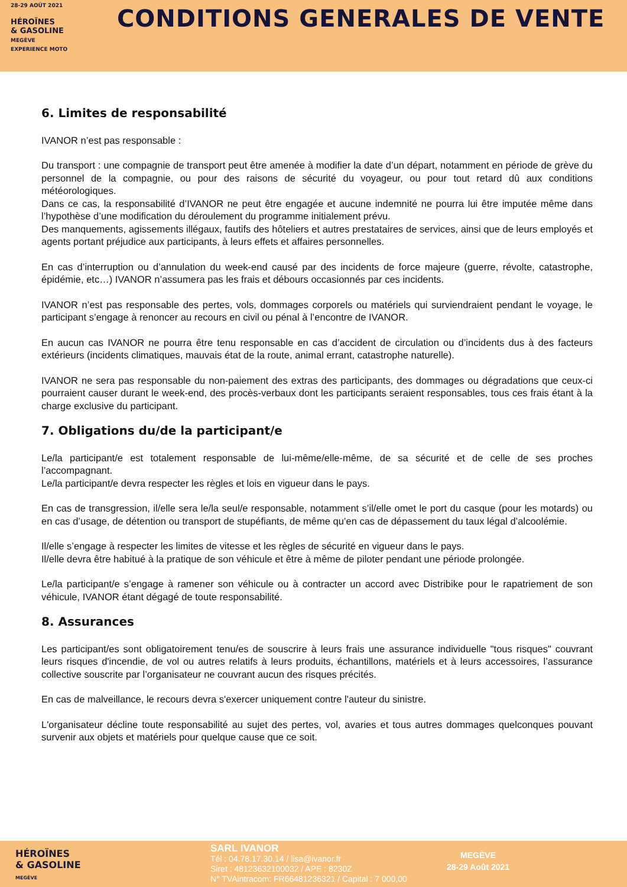28-29 AOÛT 2021
HÉROÏNES
& GASOLINE
MEGÈVE
EXPERIENCE MOTO
CONDITIONS GENERALES DE VENTE
6. Limites de responsabilité
IVANOR n’est pas responsable :
Du transport : une compagnie de transport peut être amenée à modifier la date d’un départ, notamment en période de grève du personnel de la compagnie, ou pour des raisons de sécurité du voyageur, ou pour tout retard dû aux conditions météorologiques.
Dans ce cas, la responsabilité d’IVANOR ne peut être engagée et aucune indemnité ne pourra lui être imputée même dans l’hypothèse d’une modification du déroulement du programme initialement prévu.
Des manquements, agissements illégaux, fautifs des hôteliers et autres prestataires de services, ainsi que de leurs employés et agents portant préjudice aux participants, à leurs effets et affaires personnelles.
En cas d’interruption ou d’annulation du week-end causé par des incidents de force majeure (guerre, révolte, catastrophe, épidémie, etc…) IVANOR n’assumera pas les frais et débours occasionnés par ces incidents.
IVANOR n’est pas responsable des pertes, vols, dommages corporels ou matériels qui surviendraient pendant le voyage, le participant s’engage à renoncer au recours en civil ou pénal à l’encontre de IVANOR.
En aucun cas IVANOR ne pourra être tenu responsable en cas d’accident de circulation ou d’incidents dus à des facteurs extérieurs (incidents climatiques, mauvais état de la route, animal errant, catastrophe naturelle).
IVANOR ne sera pas responsable du non-paiement des extras des participants, des dommages ou dégradations que ceux-ci pourraient causer durant le week-end, des procès-verbaux dont les participants seraient responsables, tous ces frais étant à la charge exclusive du participant.
7. Obligations du/de la participant/e
Le/la participant/e est totalement responsable de lui-même/elle-même, de sa sécurité et de celle de ses proches l’accompagnant.
Le/la participant/e devra respecter les règles et lois en vigueur dans le pays.
En cas de transgression, il/elle sera le/la seul/e responsable, notamment s’il/elle omet le port du casque (pour les motards) ou en cas d’usage, de détention ou transport de stupéfiants, de même qu’en cas de dépassement du taux légal d’alcoolémie.
Il/elle s’engage à respecter les limites de vitesse et les règles de sécurité en vigueur dans le pays.
Il/elle devra être habitué à la pratique de son véhicule et être à même de piloter pendant une période prolongée.
Le/la participant/e s’engage à ramener son véhicule ou à contracter un accord avec Distribike pour le rapatriement de son véhicule, IVANOR étant dégagé de toute responsabilité.
8. Assurances
Les participant/es sont obligatoirement tenu/es de souscrire à leurs frais une assurance individuelle "tous risques" couvrant leurs risques d'incendie, de vol ou autres relatifs à leurs produits, échantillons, matériels et à leurs accessoires, l’assurance collective souscrite par l’organisateur ne couvrant aucun des risques précités.
En cas de malveillance, le recours devra s'exercer uniquement contre l'auteur du sinistre.
L'organisateur décline toute responsabilité au sujet des pertes, vol, avaries et tous autres dommages quelconques pouvant survenir aux objets et matériels pour quelque cause que ce soit.
HÉROÏNES
& GASOLINE
MEGÈVE
SARL IVANOR
Tél : 04.78.17.30.14 / lisa@ivanor.fr
Siret : 48123632100032 / APE : 8230Z
N° TVAintracom: FR66481236321 / Capital : 7 000,00
MEGÈVE
28-29 Août 2021